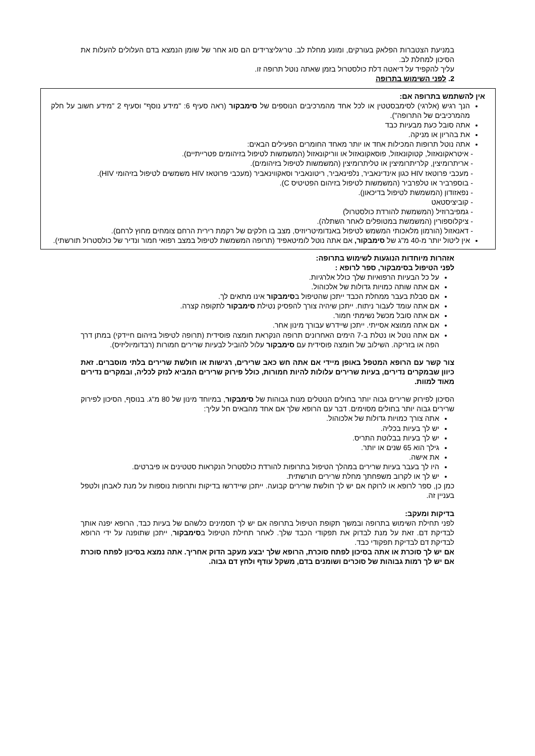במניעת הצטברות הפלאק בעורקים, ומונע מחלת לב. טריגליצרידים הם סוג אחר של שומן הנמצא בדם העלולים להעלות את הסיכון למחלת לב.
עליך להקפיד על דיאטה דלת כולסטרול בזמן שאתה נוטל תרופה זו.
2. לפני השימוש בתרופה
אין להשתמש בתרופה אם:
הנך רגיש (אלרגי) לסימבסטטין או לכל אחד מהמרכיבים הנוספים של סימבקור (ראה סעיף 6: "מידע נוסף" וסעיף 2 "מידע חשוב על חלק מהמרכיבים של התרופה").
אתה סובל כעת מבעיות כבד
את בהריון או מניקה.
אתה נוטל תרופות המכילות אחד או יותר מאחד החומרים הפעילים הבאים:
- איטראקונאזול, קטוקונאזול, פוסאקונאזול או ווריקונאזול (המשמשות לטיפול בזיהומים פטרייתיים).
- אריתרומיצין, קלריתרומיצין או טליתרומיצין (המשמשות לטיפול בזיהומים).
- מעכבי פרוטאז HIV כגון אינדינאביר, נלפינאביר, ריטונאביר וסאקווינאביר (מעכבי פרוטאז HIV משמשים לטיפול בזיהומי HIV).
- בוספרביר או טלפרביר (המשמשות לטיפול בזיהום הפטיטיס C).
- נפאזודון (המשמשת לטיפול בדיכאון).
- קוביציסטאט
- גמפיברוזיל (המשמשת להורדת כולסטרול)
- ציקלוספורין (המשמשת במטופלים לאחר השתלה).
- דאנאזול (הורמון מלאכותי המשמש לטיפול באנדומיטריוזיס, מצב בו חלקים של רקמת רירית הרחם צומחים מחוץ לרחם).
אין ליטול יותר מ-40 מ"ג של סימבקור, אם אתה נוטל לומיטאפיד (תרופה המשמשת לטיפול במצב רפואי חמור ונדיר של כולסטרול תורשתי).
אזהרות מיוחדות הנוגעות לשימוש בתרופה:
לפני הטיפול בסימבקור, ספר לרופא :
על כל הבעיות הרפואיות שלך כולל אלרגיות.
אם אתה שותה כמויות גדולות של אלכוהול.
אם סבלת בעבר ממחלת הכבד ייתכן שהטיפול בסימבקור אינו מתאים לך.
אם אתה עומד לעבור ניתוח. ייתכן שיהיה צורך להפסיק נטילת סימבקור לתקופה קצרה.
אם אתה סובל מכשל נשימתי חמור.
אם אתה ממוצא אסייתי. ייתכן שיידרש עבורך מינון אחר.
אם אתה נוטל או נטלת ב-7 הימים האחרונים תרופה הנקראת חומצה פוסידית (תרופה לטיפול בזיהום חיידקי) במתן דרך הפה או בזריקה. השילוב של חומצה פוסידית עם סימבקור עלול להוביל לבעיות שרירים חמורות (רבדומיוליזיס).
צור קשר עם הרופא המטפל באופן מיידי אם אתה חש כאב שרירים, רגישות או חולשת שרירים בלתי מוסברים. זאת כיוון שבמקרים נדירים, בעיות שרירים עלולות להיות חמורות, כולל פירוק שרירים המביא לנזק לכליה, ובמקרים נדירים מאוד למוות.
הסיכון לפירוק שרירים גבוה יותר בחולים הנוטלים מנות גבוהות של סימבקור, במיוחד מינון של 80 מ"ג. בנוסף, הסיכון לפירוק שרירים גבוה יותר בחולים מסוימים. דבר עם הרופא שלך אם אחד מהבאים חל עליך:
אתה צורך כמויות גדולות של אלכוהול.
יש לך בעיות בכליה.
יש לך בעיות בבלוטת התריס.
גילך הוא 65 שנים או יותר.
את אישה.
היו לך בעבר בעיות שרירים במהלך הטיפול בתרופות להורדת כולסטרול הנקראות סטטינים או פיברטים.
יש לך או לקרוב משפחתך מחלת שרירים תורשתית.
כמן כן, ספר לרופא או לרוקח אם יש לך חולשת שרירים קבועה. ייתכן שיידרשו בדיקות ותרופות נוספות על מנת לאבחן ולטפל בעניין זה.
בדיקות ומעקב:
לפני תחילת השימוש בתרופה ובמשך תקופת הטיפול בתרופה אם יש לך תסמינים כלשהם של בעיות כבד, הרופא יפנה אותך לבדיקת דם. זאת על מנת לבדוק את תפקודי הכבד שלך. לאחר תחילת הטיפול בסימבקור, ייתכן שתופנה על ידי הרופא לבדיקת דם לבדיקת תפקודי כבד.
אם יש לך סוכרת או אתה בסיכון לפתח סוכרת, הרופא שלך יבצע מעקב הדוק אחריך. אתה נמצא בסיכון לפתח סוכרת אם יש לך רמות גבוהות של סוכרים ושומנים בדם, משקל עודף ולחץ דם גבוה.